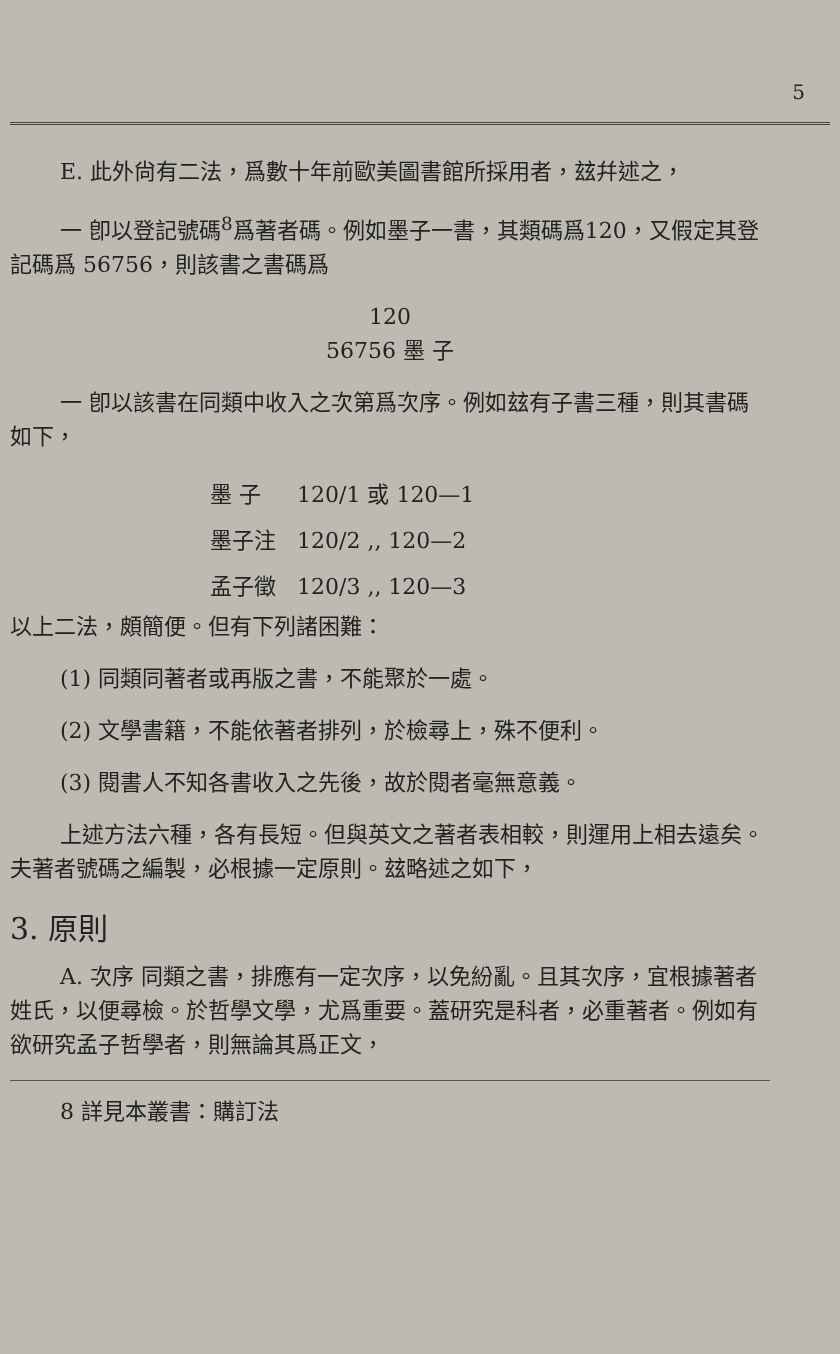5
E. 此外尙有二法，爲數十年前歐美圖書館所採用者，玆幷述之，
一 卽以登記號碼<sup>8</sup>爲著者碼。例如墨子一書，其類碼爲120，又假定其登記碼爲 56756，則該書之書碼爲
120
56756 墨 子
一 卽以該書在同類中收入之次第爲次序。例如玆有子書三種，則其書碼如下，
墨 子 120/1 或 120—1
墨子注 120/2 ,, 120—2
孟子徵 120/3 ,, 120—3
以上二法，頗簡便。但有下列諸困難：
(1) 同類同著者或再版之書，不能聚於一處。
(2) 文學書籍，不能依著者排列，於檢尋上，殊不便利。
(3) 閱書人不知各書收入之先後，故於閱者毫無意義。
上述方法六種，各有長短。但與英文之著者表相較，則運用上相去遠矣。夫著者號碼之編製，必根據一定原則。玆略述之如下，
3. 原則
A. 次序 同類之書，排應有一定次序，以免紛亂。且其次序，宜根據著者姓氏，以便尋檢。於哲學文學，尤爲重要。蓋研究是科者，必重著者。例如有欲研究孟子哲學者，則無論其爲正文，
8 詳見本叢書：購訂法